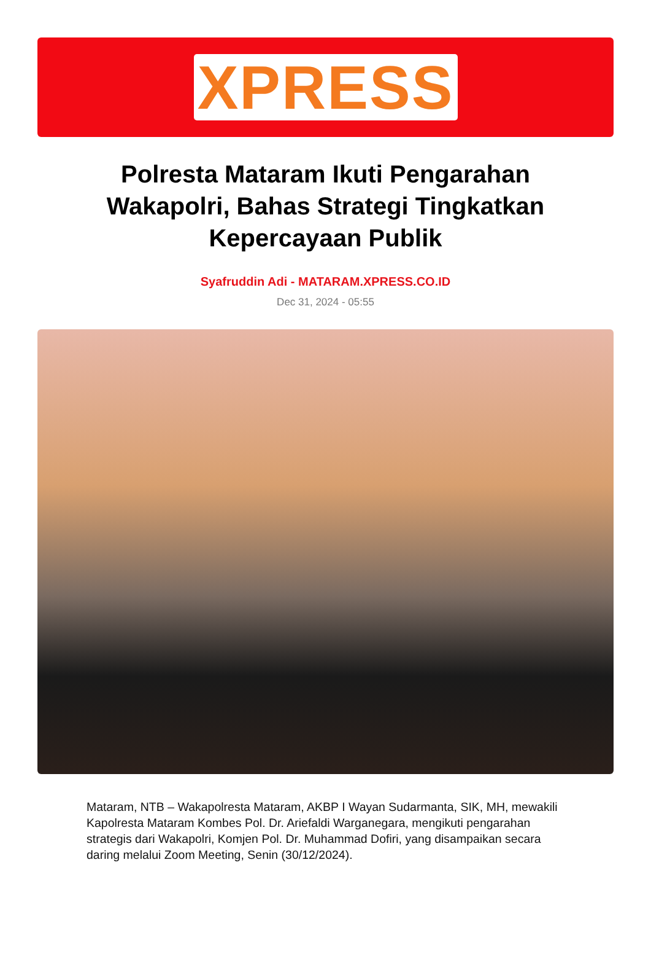XPRESS
Polresta Mataram Ikuti Pengarahan Wakapolri, Bahas Strategi Tingkatkan Kepercayaan Publik
Syafruddin Adi - MATARAM.XPRESS.CO.ID
Dec 31, 2024 - 05:55
Mataram, NTB – Wakapolresta Mataram, AKBP I Wayan Sudarmanta, SIK, MH, mewakili Kapolresta Mataram Kombes Pol. Dr. Ariefaldi Warganegara, mengikuti pengarahan strategis dari Wakapolri, Komjen Pol. Dr. Muhammad Dofiri, yang disampaikan secara daring melalui Zoom Meeting, Senin (30/12/2024).